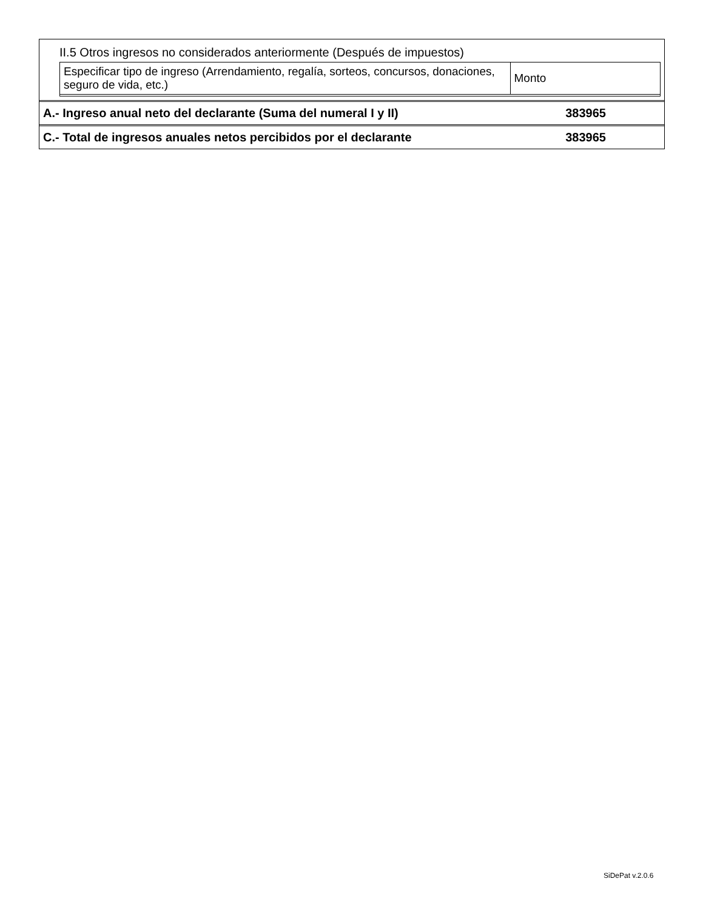II.5 Otros ingresos no considerados anteriormente (Después de impuestos)
| Especificar tipo de ingreso (Arrendamiento, regalía, sorteos, concursos, donaciones, seguro de vida, etc.) | Monto |
A.- Ingreso anual neto del declarante (Suma del numeral I y II) 383965
C.- Total de ingresos anuales netos percibidos por el declarante 383965
SiDePat v.2.0.6